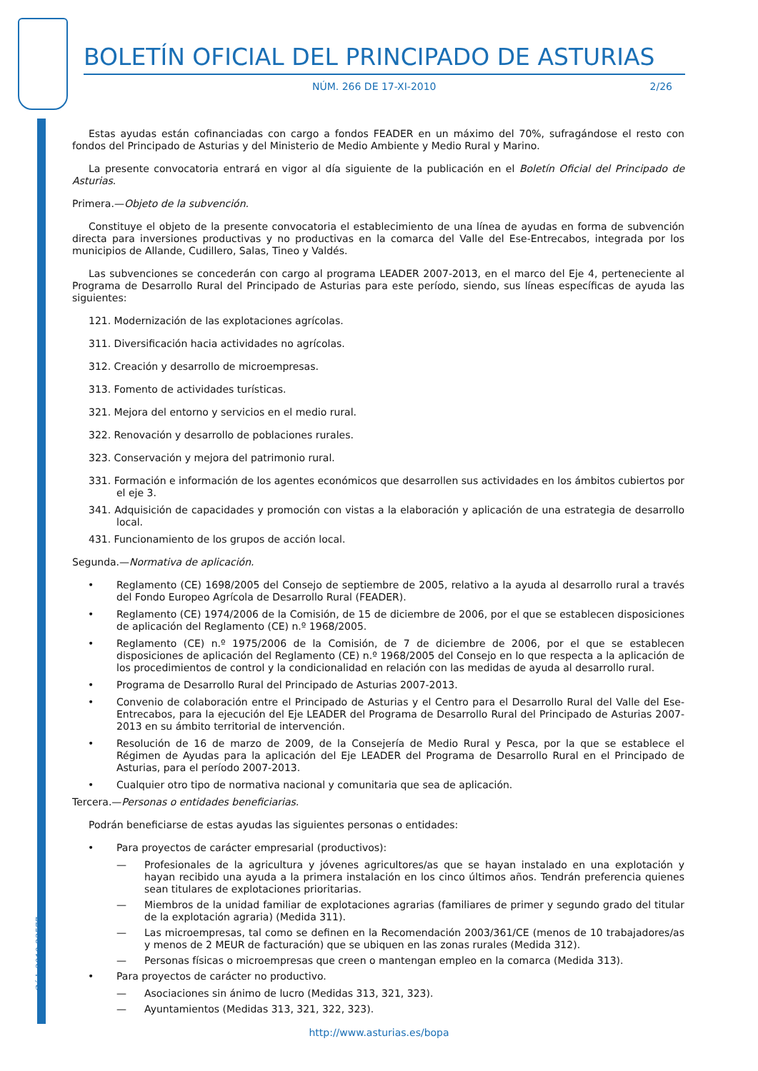Cód. 2010-23577
BOLETÍN OFICIAL DEL PRINCIPADO DE ASTURIAS
NÚM. 266 DE 17-XI-2010 2/26
Estas ayudas están cofinanciadas con cargo a fondos FEADER en un máximo del 70%, sufragándose el resto con fondos del Principado de Asturias y del Ministerio de Medio Ambiente y Medio Rural y Marino.
La presente convocatoria entrará en vigor al día siguiente de la publicación en el Boletín Oficial del Principado de Asturias.
Primera.—Objeto de la subvención.
Constituye el objeto de la presente convocatoria el establecimiento de una línea de ayudas en forma de subvención directa para inversiones productivas y no productivas en la comarca del Valle del Ese-Entrecabos, integrada por los municipios de Allande, Cudillero, Salas, Tineo y Valdés.
Las subvenciones se concederán con cargo al programa LEADER 2007-2013, en el marco del Eje 4, perteneciente al Programa de Desarrollo Rural del Principado de Asturias para este período, siendo, sus líneas específicas de ayuda las siguientes:
121. Modernización de las explotaciones agrícolas.
311. Diversificación hacia actividades no agrícolas.
312. Creación y desarrollo de microempresas.
313. Fomento de actividades turísticas.
321. Mejora del entorno y servicios en el medio rural.
322. Renovación y desarrollo de poblaciones rurales.
323. Conservación y mejora del patrimonio rural.
331. Formación e información de los agentes económicos que desarrollen sus actividades en los ámbitos cubiertos por el eje 3.
341. Adquisición de capacidades y promoción con vistas a la elaboración y aplicación de una estrategia de desarrollo local.
431. Funcionamiento de los grupos de acción local.
Segunda.—Normativa de aplicación.
• Reglamento (CE) 1698/2005 del Consejo de septiembre de 2005, relativo a la ayuda al desarrollo rural a través del Fondo Europeo Agrícola de Desarrollo Rural (FEADER).
• Reglamento (CE) 1974/2006 de la Comisión, de 15 de diciembre de 2006, por el que se establecen disposiciones de aplicación del Reglamento (CE) n.º 1968/2005.
• Reglamento (CE) n.º 1975/2006 de la Comisión, de 7 de diciembre de 2006, por el que se establecen disposiciones de aplicación del Reglamento (CE) n.º 1968/2005 del Consejo en lo que respecta a la aplicación de los procedimientos de control y la condicionalidad en relación con las medidas de ayuda al desarrollo rural.
• Programa de Desarrollo Rural del Principado de Asturias 2007-2013.
• Convenio de colaboración entre el Principado de Asturias y el Centro para el Desarrollo Rural del Valle del Ese-Entrecabos, para la ejecución del Eje LEADER del Programa de Desarrollo Rural del Principado de Asturias 2007-2013 en su ámbito territorial de intervención.
• Resolución de 16 de marzo de 2009, de la Consejería de Medio Rural y Pesca, por la que se establece el Régimen de Ayudas para la aplicación del Eje LEADER del Programa de Desarrollo Rural en el Principado de Asturias, para el período 2007-2013.
• Cualquier otro tipo de normativa nacional y comunitaria que sea de aplicación.
Tercera.—Personas o entidades beneficiarias.
Podrán beneficiarse de estas ayudas las siguientes personas o entidades:
• Para proyectos de carácter empresarial (productivos):
— Profesionales de la agricultura y jóvenes agricultores/as que se hayan instalado en una explotación y hayan recibido una ayuda a la primera instalación en los cinco últimos años. Tendrán preferencia quienes sean titulares de explotaciones prioritarias.
— Miembros de la unidad familiar de explotaciones agrarias (familiares de primer y segundo grado del titular de la explotación agraria) (Medida 311).
— Las microempresas, tal como se definen en la Recomendación 2003/361/CE (menos de 10 trabajadores/as y menos de 2 MEUR de facturación) que se ubiquen en las zonas rurales (Medida 312).
— Personas físicas o microempresas que creen o mantengan empleo en la comarca (Medida 313).
• Para proyectos de carácter no productivo.
— Asociaciones sin ánimo de lucro (Medidas 313, 321, 323).
— Ayuntamientos (Medidas 313, 321, 322, 323).
http://www.asturias.es/bopa